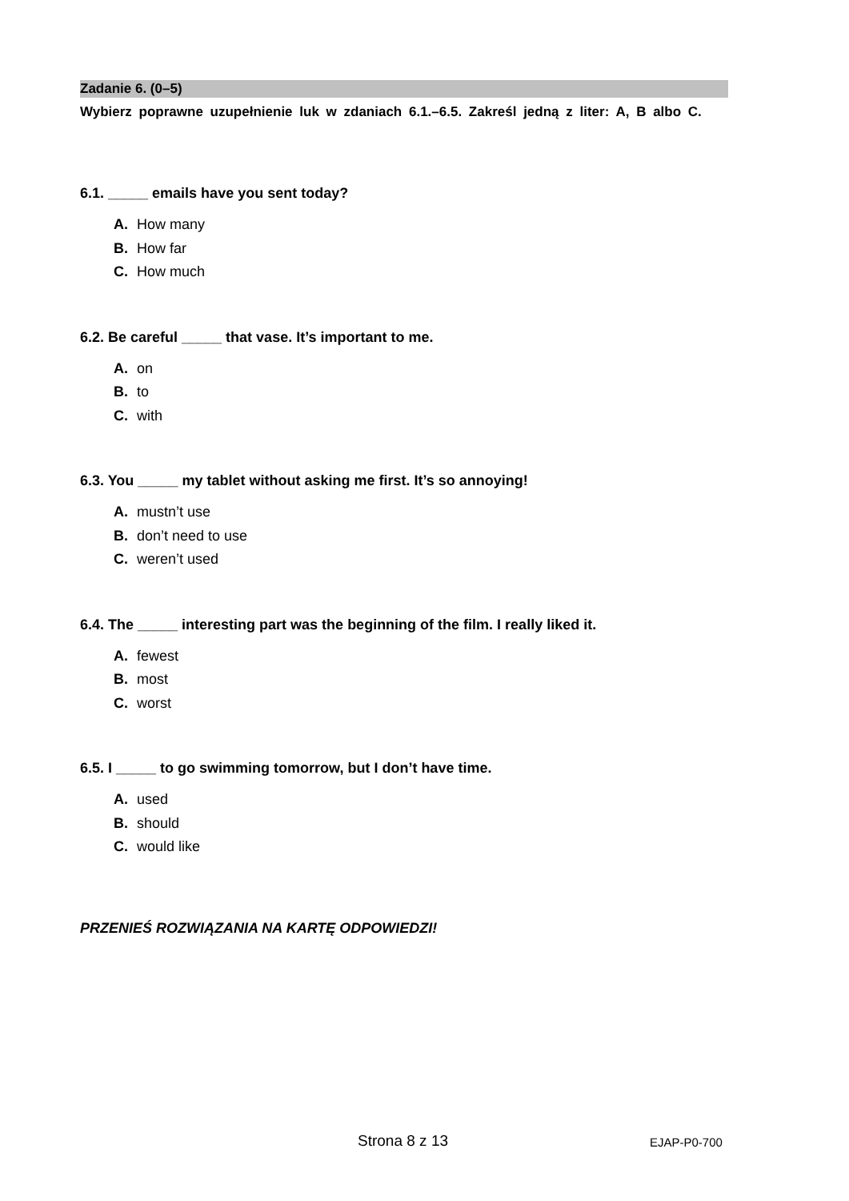Zadanie 6. (0–5)
Wybierz poprawne uzupełnienie luk w zdaniach 6.1.–6.5. Zakreśl jedną z liter: A, B albo C.
6.1. _____ emails have you sent today?
A. How many
B. How far
C. How much
6.2. Be careful _____ that vase. It’s important to me.
A. on
B. to
C. with
6.3. You _____ my tablet without asking me first. It’s so annoying!
A. mustn’t use
B. don’t need to use
C. weren’t used
6.4. The _____ interesting part was the beginning of the film. I really liked it.
A. fewest
B. most
C. worst
6.5. I _____ to go swimming tomorrow, but I don’t have time.
A. used
B. should
C. would like
PRZENIEŚ ROZWIĄZANIA NA KARTĘ ODPOWIEDZI!
Strona 8 z 13 EJAP-P0-700